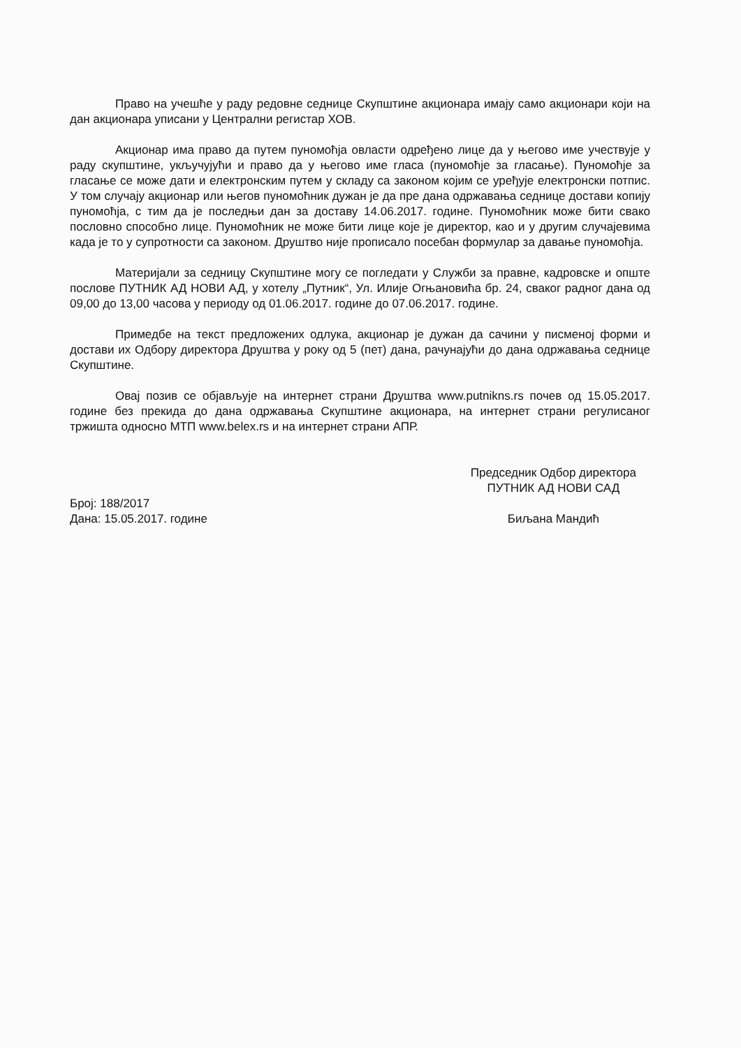Право на учешће у раду редовне седнице Скупштине акционара имају само акционари који на дан акционара уписани у Централни регистар ХОВ.
Акционар има право да путем пуномоћја овласти одређено лице да у његово име учествује у раду скупштине, укључујући и право да у његово име гласа (пуномоћје за гласање). Пуномоћје за гласање се може дати и електронским путем у складу са законом којим се уређује електронски потпис. У том случају акционар или његов пуномоћник дужан је да пре дана одржавања седнице достави копију пуномоћја, с тим да је последњи дан за доставу 14.06.2017. године. Пуномоћник може бити свако пословно способно лице. Пуномоћник не може бити лице које је директор, као и у другим случајевима када је то у супротности са законом. Друштво није прописало посебан формулар за давање пуномоћја.
Материјали за седницу Скупштине могу се погледати у Служби за правне, кадровске и опште послове ПУТНИК АД НОВИ АД, у хотелу „Путник“, Ул. Илије Огњановића бр. 24, сваког радног дана од 09,00 до 13,00 часова у периоду од 01.06.2017. године до 07.06.2017. године.
Примедбе на текст предложених одлука, акционар је дужан да сачини у писменој форми и достави их Одбору директора Друштва у року од 5 (пет) дана, рачунајући до дана одржавања седнице Скупштине.
Овај позив се објављује на интернет страни Друштва www.putnikns.rs почев од 15.05.2017. године без прекида до дана одржавања Скупштине акционара, на интернет страни регулисаног тржишта односно МТП www.belex.rs и на интернет страни АПР.
Број: 188/2017
Дана: 15.05.2017. године
Председник Одбор директора
ПУТНИК АД НОВИ САД
Биљана Мандић